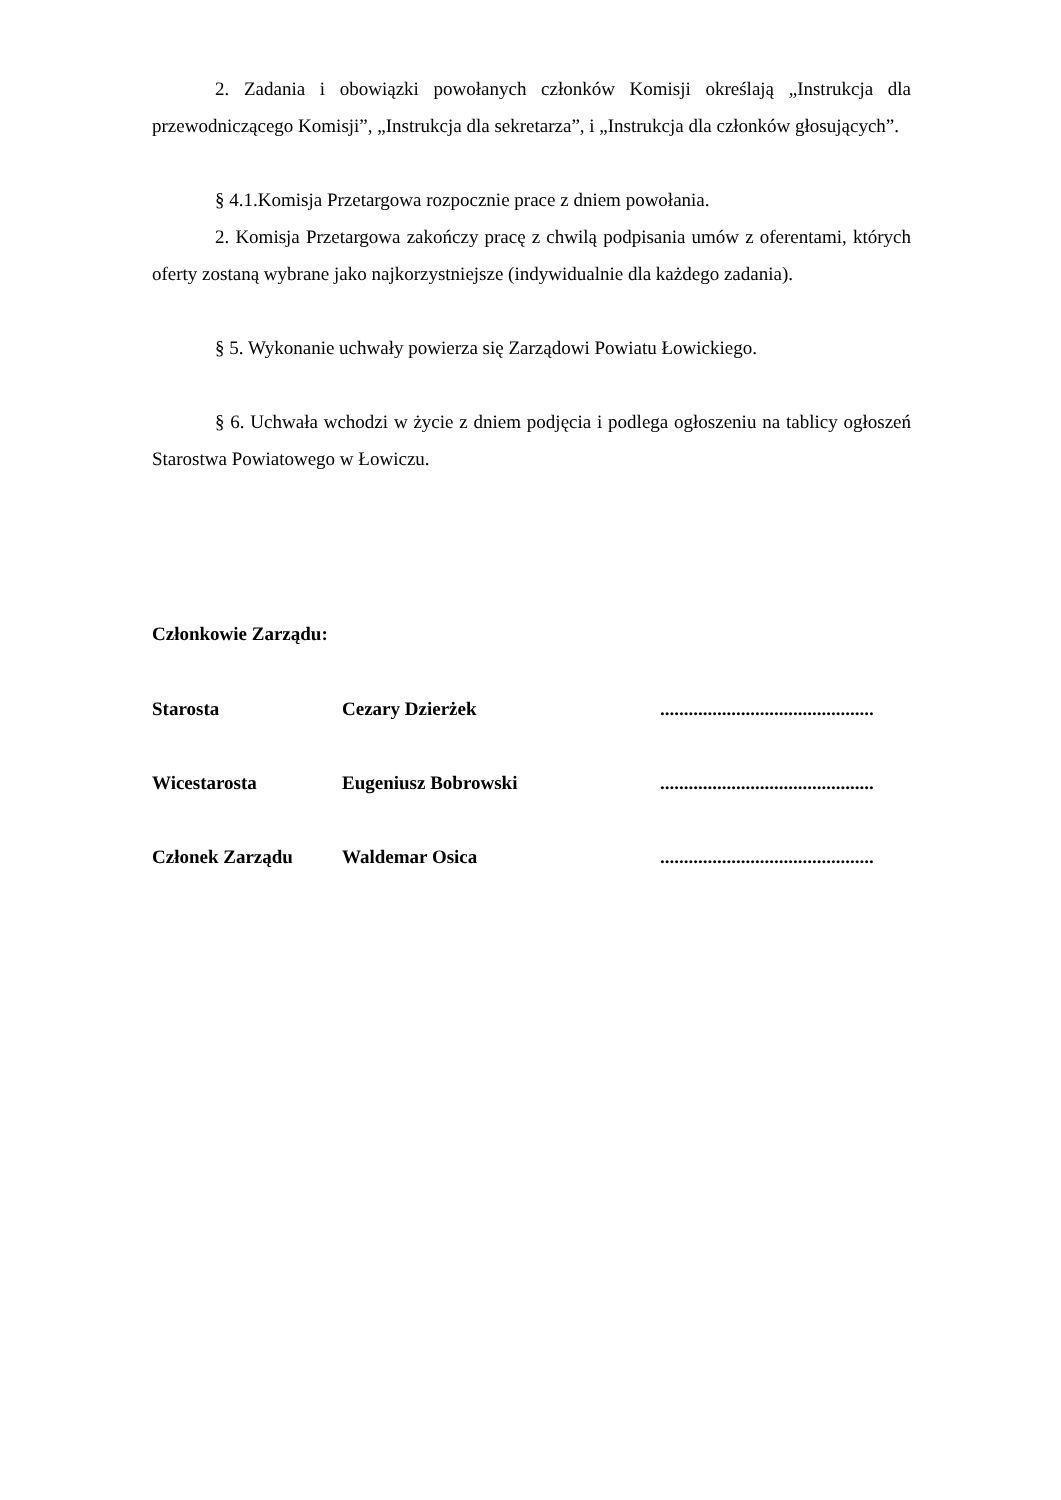2. Zadania i obowiązki powołanych członków Komisji określają „Instrukcja dla przewodniczącego Komisji”, „Instrukcja dla sekretarza”, i „Instrukcja dla członków głosujących”.
§ 4.1.Komisja Przetargowa rozpocznie prace z dniem powołania.
2. Komisja Przetargowa zakończy pracę z chwilą podpisania umów z oferentami, których oferty zostaną wybrane jako najkorzystniejsze (indywidualnie dla każdego zadania).
§ 5. Wykonanie uchwały powierza się Zarządowi Powiatu Łowickiego.
§ 6. Uchwała wchodzi w życie z dniem podjęcia i podlega ogłoszeniu na tablicy ogłoszeń Starostwa Powiatowego w Łowiczu.
Członkowie Zarządu:
| Starosta | Cezary Dzierżek | ............................................. |
| Wicestarosta | Eugeniusz Bobrowski | ............................................. |
| Członek Zarządu | Waldemar Osica | ............................................. |